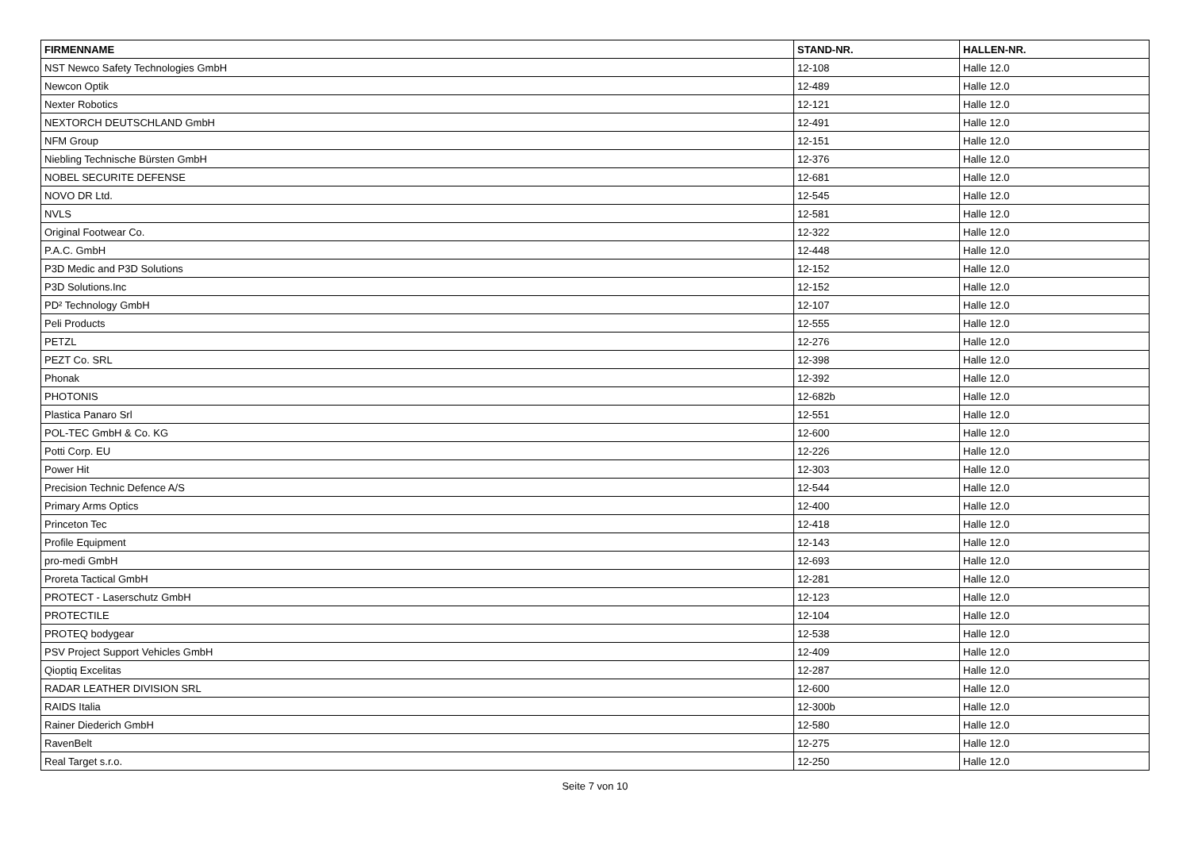| FIRMENNAME | STAND-NR. | HALLEN-NR. |
| --- | --- | --- |
| NST Newco Safety Technologies GmbH | 12-108 | Halle 12.0 |
| Newcon Optik | 12-489 | Halle 12.0 |
| Nexter Robotics | 12-121 | Halle 12.0 |
| NEXTORCH DEUTSCHLAND GmbH | 12-491 | Halle 12.0 |
| NFM Group | 12-151 | Halle 12.0 |
| Niebling Technische Bürsten GmbH | 12-376 | Halle 12.0 |
| NOBEL SECURITE DEFENSE | 12-681 | Halle 12.0 |
| NOVO DR Ltd. | 12-545 | Halle 12.0 |
| NVLS | 12-581 | Halle 12.0 |
| Original Footwear Co. | 12-322 | Halle 12.0 |
| P.A.C. GmbH | 12-448 | Halle 12.0 |
| P3D Medic and P3D Solutions | 12-152 | Halle 12.0 |
| P3D Solutions.Inc | 12-152 | Halle 12.0 |
| PD² Technology GmbH | 12-107 | Halle 12.0 |
| Peli Products | 12-555 | Halle 12.0 |
| PETZL | 12-276 | Halle 12.0 |
| PEZT Co. SRL | 12-398 | Halle 12.0 |
| Phonak | 12-392 | Halle 12.0 |
| PHOTONIS | 12-682b | Halle 12.0 |
| Plastica Panaro Srl | 12-551 | Halle 12.0 |
| POL-TEC GmbH & Co. KG | 12-600 | Halle 12.0 |
| Potti Corp. EU | 12-226 | Halle 12.0 |
| Power Hit | 12-303 | Halle 12.0 |
| Precision Technic Defence A/S | 12-544 | Halle 12.0 |
| Primary Arms Optics | 12-400 | Halle 12.0 |
| Princeton Tec | 12-418 | Halle 12.0 |
| Profile Equipment | 12-143 | Halle 12.0 |
| pro-medi GmbH | 12-693 | Halle 12.0 |
| Proreta Tactical GmbH | 12-281 | Halle 12.0 |
| PROTECT - Laserschutz GmbH | 12-123 | Halle 12.0 |
| PROTECTILE | 12-104 | Halle 12.0 |
| PROTEQ bodygear | 12-538 | Halle 12.0 |
| PSV Project Support Vehicles GmbH | 12-409 | Halle 12.0 |
| Qioptiq Excelitas | 12-287 | Halle 12.0 |
| RADAR LEATHER DIVISION SRL | 12-600 | Halle 12.0 |
| RAIDS Italia | 12-300b | Halle 12.0 |
| Rainer Diederich GmbH | 12-580 | Halle 12.0 |
| RavenBelt | 12-275 | Halle 12.0 |
| Real Target s.r.o. | 12-250 | Halle 12.0 |
Seite 7 von 10